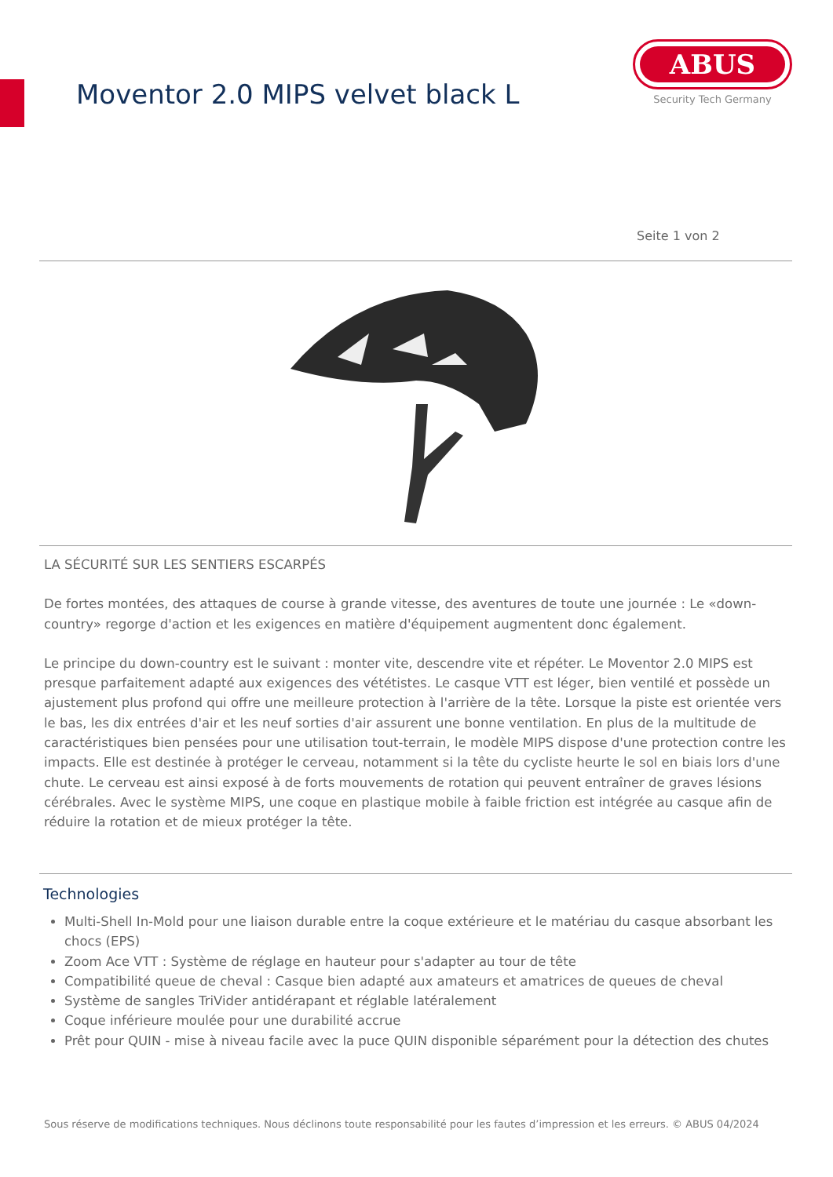Moventor 2.0 MIPS velvet black L
ABUS
Security Tech Germany
Seite 1 von 2
LA SÉCURITÉ SUR LES SENTIERS ESCARPÉS
De fortes montées, des attaques de course à grande vitesse, des aventures de toute une journée : Le «down-country» regorge d'action et les exigences en matière d'équipement augmentent donc également.
Le principe du down-country est le suivant : monter vite, descendre vite et répéter. Le Moventor 2.0 MIPS est presque parfaitement adapté aux exigences des vététistes. Le casque VTT est léger, bien ventilé et possède un ajustement plus profond qui offre une meilleure protection à l'arrière de la tête. Lorsque la piste est orientée vers le bas, les dix entrées d'air et les neuf sorties d'air assurent une bonne ventilation. En plus de la multitude de caractéristiques bien pensées pour une utilisation tout-terrain, le modèle MIPS dispose d'une protection contre les impacts. Elle est destinée à protéger le cerveau, notamment si la tête du cycliste heurte le sol en biais lors d'une chute. Le cerveau est ainsi exposé à de forts mouvements de rotation qui peuvent entraîner de graves lésions cérébrales. Avec le système MIPS, une coque en plastique mobile à faible friction est intégrée au casque afin de réduire la rotation et de mieux protéger la tête.
Technologies
Multi-Shell In-Mold pour une liaison durable entre la coque extérieure et le matériau du casque absorbant les chocs (EPS)
Zoom Ace VTT : Système de réglage en hauteur pour s'adapter au tour de tête
Compatibilité queue de cheval : Casque bien adapté aux amateurs et amatrices de queues de cheval
Système de sangles TriVider antidérapant et réglable latéralement
Coque inférieure moulée pour une durabilité accrue
Prêt pour QUIN - mise à niveau facile avec la puce QUIN disponible séparément pour la détection des chutes
Sous réserve de modifications techniques. Nous déclinons toute responsabilité pour les fautes d’impression et les erreurs. © ABUS 04/2024